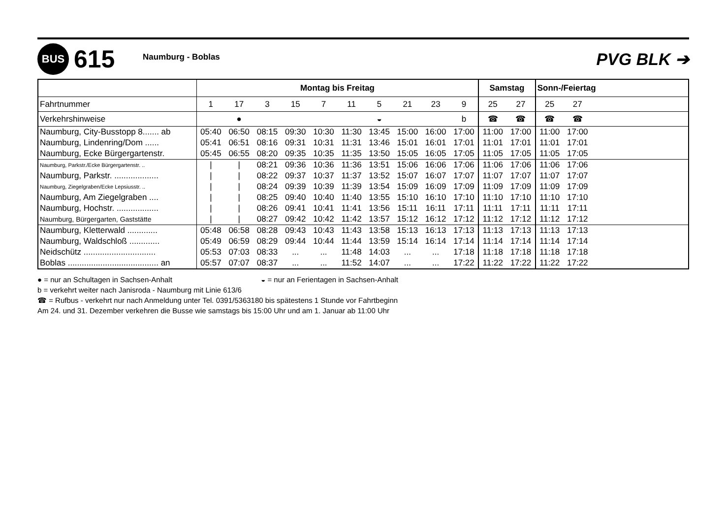BUS
615
Naumburg - Boblas
PVG BLK ➔
| | Montag bis Freitag | | | | | | | | | | Samstag | | Sonn-/Feiertag | | |
| --- | --- | --- | --- | --- | --- | --- | --- | --- | --- | --- | --- | --- | --- | --- | --- |
| Fahrtnummer | 1 | 17 | 3 | 15 | 7 | 11 | 5 | 21 | 23 | 9 | 25 | 27 | 25 | 27 | |
| Verkehrshinweise | | ● | | | | | ◒ | | | b | ☎ | ☎ | ☎ | ☎ | |
| Naumburg, City-Busstopp 8....... ab | 05:40 | 06:50 | 08:15 | 09:30 | 10:30 | 11:30 | 13:45 | 15:00 | 16:00 | 17:00 | 11:00 | 17:00 | 11:00 | 17:00 | |
| Naumburg, Lindenring/Dom ...... | 05:41 | 06:51 | 08:16 | 09:31 | 10:31 | 11:31 | 13:46 | 15:01 | 16:01 | 17:01 | 11:01 | 17:01 | 11:01 | 17:01 | |
| Naumburg, Ecke Bürgergartenstr. | 05:45 | 06:55 | 08:20 | 09:35 | 10:35 | 11:35 | 13:50 | 15:05 | 16:05 | 17:05 | 11:05 | 17:05 | 11:05 | 17:05 | |
| Naumburg, Parkstr./Ecke Bürgergartenstr. .. | / | / | 08:21 | 09:36 | 10:36 | 11:36 | 13:51 | 15:06 | 16:06 | 17:06 | 11:06 | 17:06 | 11:06 | 17:06 | |
| Naumburg, Parkstr. ................... | / | / | 08:22 | 09:37 | 10:37 | 11:37 | 13:52 | 15:07 | 16:07 | 17:07 | 11:07 | 17:07 | 11:07 | 17:07 | |
| Naumburg, Ziegelgraben/Ecke Lepsiusstr. .. | / | / | 08:24 | 09:39 | 10:39 | 11:39 | 13:54 | 15:09 | 16:09 | 17:09 | 11:09 | 17:09 | 11:09 | 17:09 | |
| Naumburg, Am Ziegelgraben .... | / | / | 08:25 | 09:40 | 10:40 | 11:40 | 13:55 | 15:10 | 16:10 | 17:10 | 11:10 | 17:10 | 11:10 | 17:10 | |
| Naumburg, Hochstr. .................. | / | / | 08:26 | 09:41 | 10:41 | 11:41 | 13:56 | 15:11 | 16:11 | 17:11 | 11:11 | 17:11 | 11:11 | 17:11 | |
| Naumburg, Bürgergarten, Gaststätte | / | / | 08:27 | 09:42 | 10:42 | 11:42 | 13:57 | 15:12 | 16:12 | 17:12 | 11:12 | 17:12 | 11:12 | 17:12 | |
| Naumburg, Kletterwald ............. | 05:48 | 06:58 | 08:28 | 09:43 | 10:43 | 11:43 | 13:58 | 15:13 | 16:13 | 17:13 | 11:13 | 17:13 | 11:13 | 17:13 | |
| Naumburg, Waldschloß ............. | 05:49 | 06:59 | 08:29 | 09:44 | 10:44 | 11:44 | 13:59 | 15:14 | 16:14 | 17:14 | 11:14 | 17:14 | 11:14 | 17:14 | |
| Neidschütz ............................... | 05:53 | 07:03 | 08:33 | ... | ... | 11:48 | 14:03 | ... | ... | 17:18 | 11:18 | 17:18 | 11:18 | 17:18 | |
| Boblas ....................................... an | 05:57 | 07:07 | 08:37 | ... | ... | 11:52 | 14:07 | ... | ... | 17:22 | 11:22 | 17:22 | 11:22 | 17:22 | |
● = nur an Schultagen in Sachsen-Anhalt ◒ = nur an Ferientagen in Sachsen-Anhalt
b = verkehrt weiter nach Janisroda - Naumburg mit Linie 613/6
☎ = Rufbus - verkehrt nur nach Anmeldung unter Tel. 0391/5363180 bis spätestens 1 Stunde vor Fahrtbeginn
Am 24. und 31. Dezember verkehren die Busse wie samstags bis 15:00 Uhr und am 1. Januar ab 11:00 Uhr